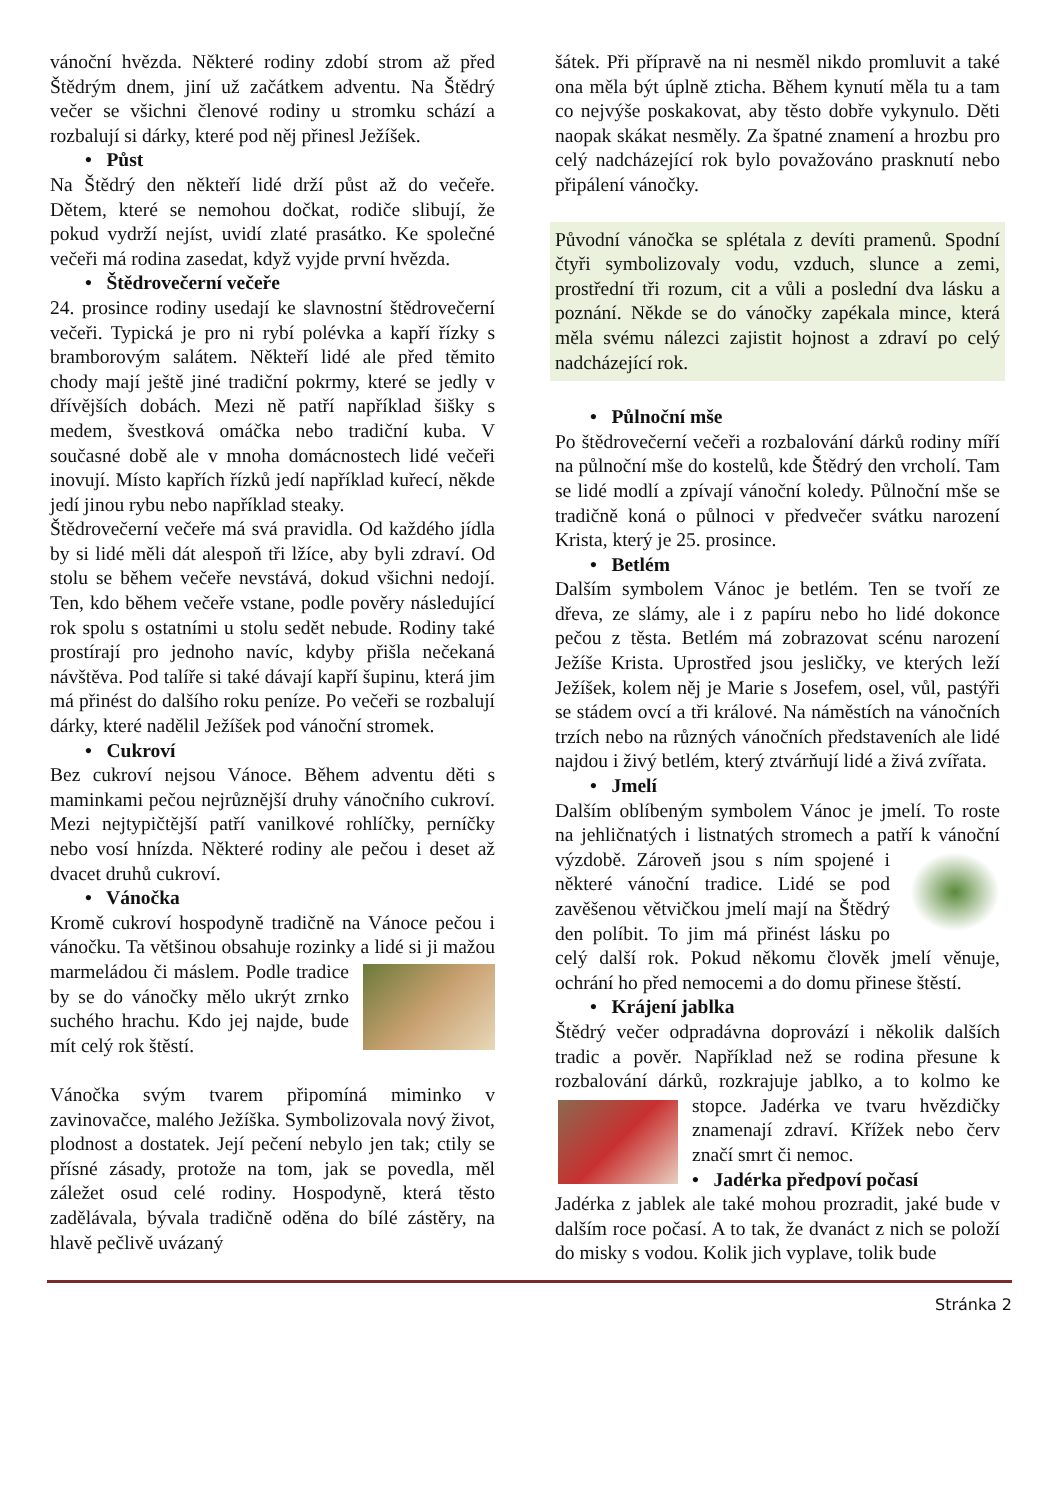vánoční hvězda. Některé rodiny zdobí strom až před Štědrým dnem, jiní už začátkem adventu. Na Štědrý večer se všichni členové rodiny u stromku schází a rozbalují si dárky, které pod něj přinesl Ježíšek.
• Půst
Na Štědrý den někteří lidé drží půst až do večeře. Dětem, které se nemohou dočkat, rodiče slibují, že pokud vydrží nejíst, uvidí zlaté prasátko. Ke společné večeři má rodina zasedat, když vyjde první hvězda.
• Štědrovečerní večeře
24. prosince rodiny usedají ke slavnostní štědrovečerní večeři. Typická je pro ni rybí polévka a kapří řízky s bramborovým salátem. Někteří lidé ale před těmito chody mají ještě jiné tradiční pokrmy, které se jedly v dřívějších dobách. Mezi ně patří například šišky s medem, švestková omáčka nebo tradiční kuba. V současné době ale v mnoha domácnostech lidé večeři inovují. Místo kapřích řízků jedí například kuřecí, někde jedí jinou rybu nebo například steaky.
Štědrovečerní večeře má svá pravidla. Od každého jídla by si lidé měli dát alespoň tři lžíce, aby byli zdraví. Od stolu se během večeře nevstává, dokud všichni nedojí. Ten, kdo během večeře vstane, podle pověry následující rok spolu s ostatními u stolu sedět nebude. Rodiny také prostírají pro jednoho navíc, kdyby přišla nečekaná návštěva. Pod talíře si také dávají kapří šupinu, která jim má přinést do dalšího roku peníze. Po večeři se rozbalují dárky, které nadělil Ježíšek pod vánoční stromek.
• Cukroví
Bez cukroví nejsou Vánoce. Během adventu děti s maminkami pečou nejrůznější druhy vánočního cukroví. Mezi nejtypičtější patří vanilkové rohlíčky, perníčky nebo vosí hnízda. Některé rodiny ale pečou i deset až dvacet druhů cukroví.
• Vánočka
Kromě cukroví hospodyně tradičně na Vánoce pečou i vánočku. Ta většinou obsahuje rozinky a lidé si ji mažou marmeládou či máslem. Podle tradice by se do vánočky mělo ukrýt zrnko suchého hrachu. Kdo jej najde, bude mít celý rok štěstí.
Vánočka svým tvarem připomíná miminko v zavinovačce, malého Ježíška. Symbolizovala nový život, plodnost a dostatek. Její pečení nebylo jen tak; ctily se přísné zásady, protože na tom, jak se povedla, měl záležet osud celé rodiny. Hospodyně, která těsto zadělávala, bývala tradičně oděna do bílé zástěry, na hlavě pečlivě uvázaný
šátek. Při přípravě na ni nesměl nikdo promluvit a také ona měla být úplně zticha. Během kynutí měla tu a tam co nejvýše poskakovat, aby těsto dobře vykynulo. Děti naopak skákat nesměly. Za špatné znamení a hrozbu pro celý nadcházející rok bylo považováno prasknutí nebo připálení vánočky.
Původní vánočka se splétala z devíti pramenů. Spodní čtyři symbolizovaly vodu, vzduch, slunce a zemi, prostřední tři rozum, cit a vůli a poslední dva lásku a poznání. Někde se do vánočky zapékala mince, která měla svému nálezci zajistit hojnost a zdraví po celý nadcházející rok.
• Půlnoční mše
Po štědrovečerní večeři a rozbalování dárků rodiny míří na půlnoční mše do kostelů, kde Štědrý den vrcholí. Tam se lidé modlí a zpívají vánoční koledy. Půlnoční mše se tradičně koná o půlnoci v předvečer svátku narození Krista, který je 25. prosince.
• Betlém
Dalším symbolem Vánoc je betlém. Ten se tvoří ze dřeva, ze slámy, ale i z papíru nebo ho lidé dokonce pečou z těsta. Betlém má zobrazovat scénu narození Ježíše Krista. Uprostřed jsou jesličky, ve kterých leží Ježíšek, kolem něj je Marie s Josefem, osel, vůl, pastýři se stádem ovcí a tři králové. Na náměstích na vánočních trzích nebo na různých vánočních představeních ale lidé najdou i živý betlém, který ztvárňují lidé a živá zvířata.
• Jmelí
Dalším oblíbeným symbolem Vánoc je jmelí. To roste na jehličnatých i listnatých stromech a patří k vánoční výzdobě. Zároveň jsou s ním spojené i některé vánoční tradice. Lidé se pod zavěšenou větvičkou jmelí mají na Štědrý den políbit. To jim má přinést lásku po celý další rok. Pokud někomu člověk jmelí věnuje, ochrání ho před nemocemi a do domu přinese štěstí.
• Krájení jablka
Štědrý večer odpradávna doprovází i několik dalších tradic a pověr. Například než se rodina přesune k rozbalování dárků, rozkrajuje jablko, a to kolmo ke stopce. Jadérka ve tvaru hvězdičky znamenají zdraví. Křížek nebo červ značí smrt či nemoc.
• Jadérka předpoví počasí
Jadérka z jablek ale také mohou prozradit, jaké bude v dalším roce počasí. A to tak, že dvanáct z nich se položí do misky s vodou. Kolik jich vyplave, tolik bude
Stránka 2